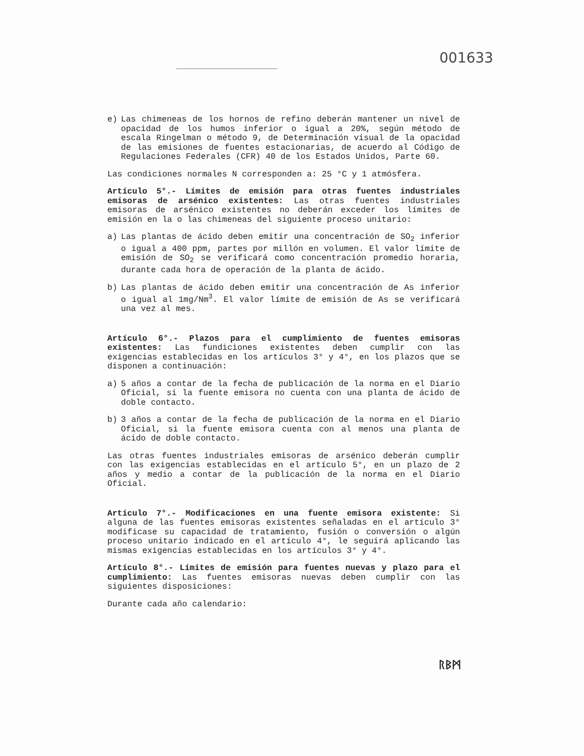001633
e) Las chimeneas de los hornos de refino deberán mantener un nivel de opacidad de los humos inferior o igual a 20%, según método de escala Ringelman o método 9, de Determinación visual de la opacidad de las emisiones de fuentes estacionarias, de acuerdo al Código de Regulaciones Federales (CFR) 40 de los Estados Unidos, Parte 60.
Las condiciones normales N corresponden a: 25 °C y 1 atmósfera.
Artículo 5°.- Límites de emisión para otras fuentes industriales emisoras de arsénico existentes: Las otras fuentes industriales emisoras de arsénico existentes no deberán exceder los límites de emisión en la o las chimeneas del siguiente proceso unitario:
a) Las plantas de ácido deben emitir una concentración de SO<sub>2</sub> inferior o igual a 400 ppm, partes por millón en volumen. El valor límite de emisión de SO<sub>2</sub> se verificará como concentración promedio horaria, durante cada hora de operación de la planta de ácido.
b) Las plantas de ácido deben emitir una concentración de As inferior o igual al 1mg/Nm<sup>3</sup>. El valor límite de emisión de As se verificará una vez al mes.
Artículo 6°.- Plazos para el cumplimiento de fuentes emisoras existentes: Las fundiciones existentes deben cumplir con las exigencias establecidas en los artículos 3° y 4°, en los plazos que se disponen a continuación:
a) 5 años a contar de la fecha de publicación de la norma en el Diario Oficial, si la fuente emisora no cuenta con una planta de ácido de doble contacto.
b) 3 años a contar de la fecha de publicación de la norma en el Diario Oficial, si la fuente emisora cuenta con al menos una planta de ácido de doble contacto.
Las otras fuentes industriales emisoras de arsénico deberán cumplir con las exigencias establecidas en el artículo 5°, en un plazo de 2 años y medio a contar de la publicación de la norma en el Diario Oficial.
Artículo 7°.- Modificaciones en una fuente emisora existente: Si alguna de las fuentes emisoras existentes señaladas en el artículo 3° modificase su capacidad de tratamiento, fusión o conversión o algún proceso unitario indicado en el artículo 4°, le seguirá aplicando las mismas exigencias establecidas en los artículos 3° y 4°.
Artículo 8°.- Límites de emisión para fuentes nuevas y plazo para el cumplimiento: Las fuentes emisoras nuevas deben cumplir con las siguientes disposiciones:
Durante cada año calendario:
ᚱᛒᛗ